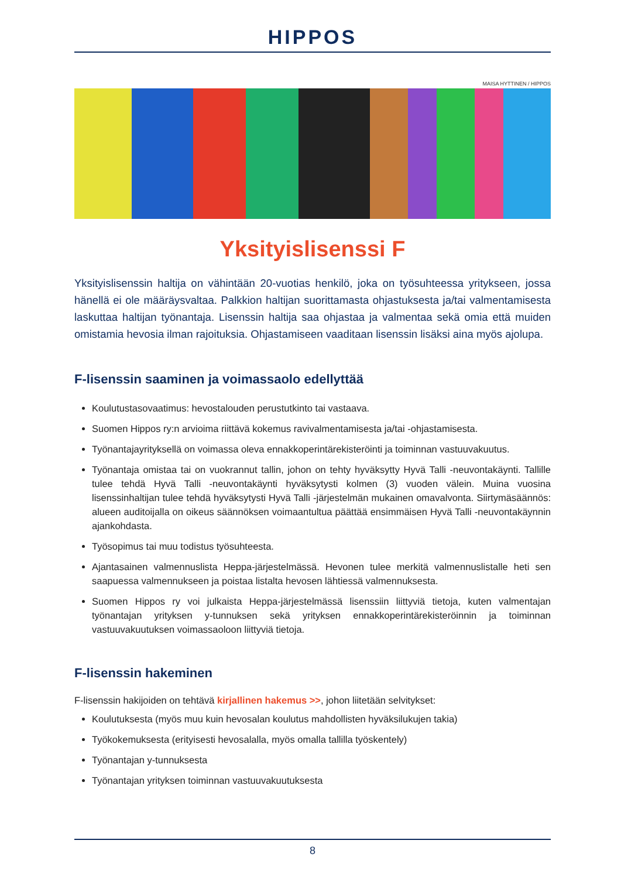HIPPOS
MAISA HYTTINEN / HIPPOS
Yksityislisenssi F
Yksityislisenssin haltija on vähintään 20-vuotias henkilö, joka on työsuhteessa yritykseen, jossa hänellä ei ole määräysvaltaa. Palkkion haltijan suorittamasta ohjastuksesta ja/tai valmentamisesta laskuttaa haltijan työnantaja. Lisenssin haltija saa ohjastaa ja valmentaa sekä omia että muiden omistamia hevosia ilman rajoituksia. Ohjastamiseen vaaditaan lisenssin lisäksi aina myös ajolupa.
F-lisenssin saaminen ja voimassaolo edellyttää
Koulutustasovaatimus: hevostalouden perustutkinto tai vastaava.
Suomen Hippos ry:n arvioima riittävä kokemus ravivalmentamisesta ja/tai -ohjastamisesta.
Työnantajayrityksellä on voimassa oleva ennakkoperintärekisteröinti ja toiminnan vastuuvakuutus.
Työnantaja omistaa tai on vuokrannut tallin, johon on tehty hyväksytty Hyvä Talli -neuvontakäynti. Tallille tulee tehdä Hyvä Talli -neuvontakäynti hyväksytysti kolmen (3) vuoden välein. Muina vuosina lisenssinhaltijan tulee tehdä hyväksytysti Hyvä Talli -järjestelmän mukainen omavalvonta. Siirtymäsäännös: alueen auditoijalla on oikeus säännöksen voimaantultua päättää ensimmäisen Hyvä Talli -neuvontakäynnin ajankohdasta.
Työsopimus tai muu todistus työsuhteesta.
Ajantasainen valmennuslista Heppa-järjestelmässä. Hevonen tulee merkitä valmennuslistalle heti sen saapuessa valmennukseen ja poistaa listalta hevosen lähtiessä valmennuksesta.
Suomen Hippos ry voi julkaista Heppa-järjestelmässä lisenssiin liittyviä tietoja, kuten valmentajan työnantajan yrityksen y-tunnuksen sekä yrityksen ennakkoperintärekisteröinnin ja toiminnan vastuuvakuutuksen voimassaoloon liittyviä tietoja.
F-lisenssin hakeminen
F-lisenssin hakijoiden on tehtävä kirjallinen hakemus >>, johon liitetään selvitykset:
Koulutuksesta (myös muu kuin hevosalan koulutus mahdollisten hyväksilukujen takia)
Työkokemuksesta (erityisesti hevosalalla, myös omalla tallilla työskentely)
Työnantajan y-tunnuksesta
Työnantajan yrityksen toiminnan vastuuvakuutuksesta
8